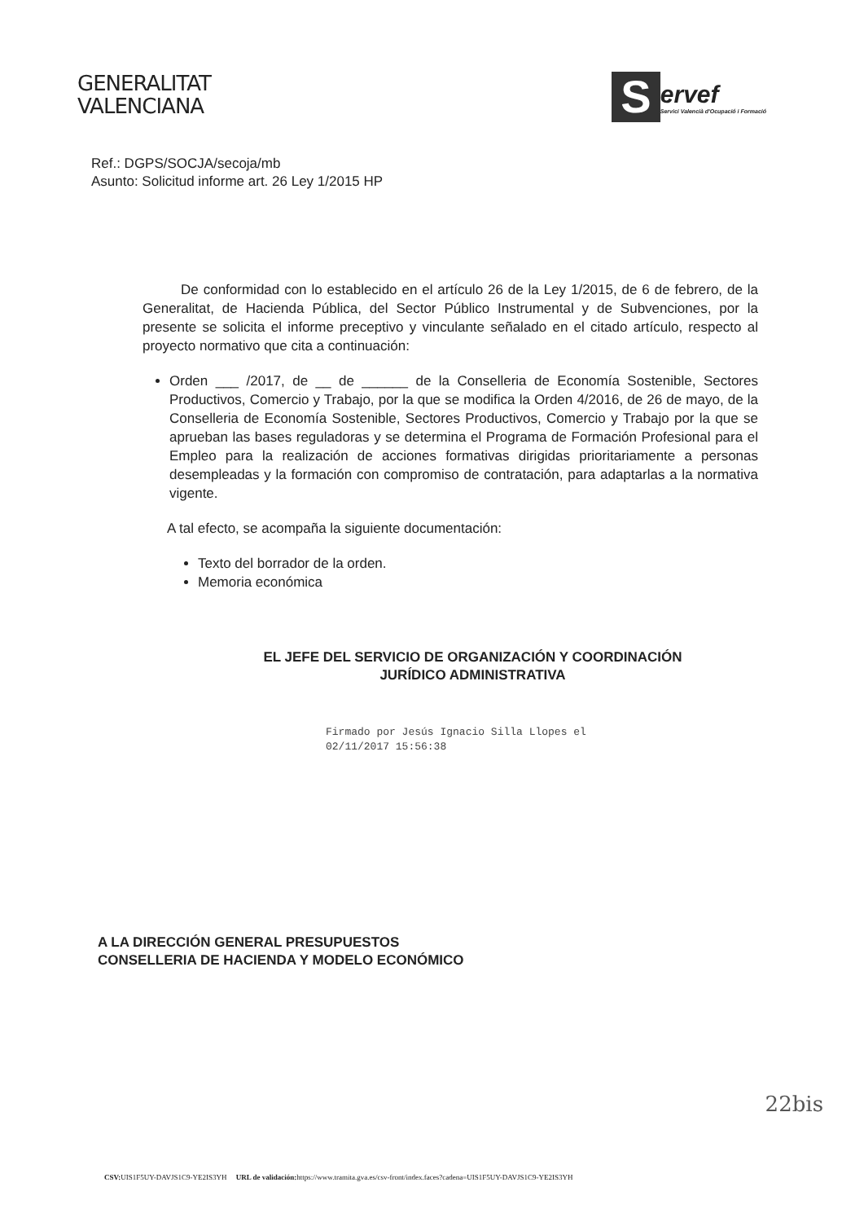GENERALITAT
VALENCIANA
S
ervef
Servici Valencià d'Ocupació i Formació
Ref.: DGPS/SOCJA/secoja/mb
Asunto: Solicitud informe art. 26 Ley 1/2015 HP
De conformidad con lo establecido en el artículo 26 de la Ley 1/2015, de 6 de febrero, de la Generalitat, de Hacienda Pública, del Sector Público Instrumental y de Subvenciones, por la presente se solicita el informe preceptivo y vinculante señalado en el citado artículo, respecto al proyecto normativo que cita a continuación:
Orden ___ /2017, de __ de ______ de la Conselleria de Economía Sostenible, Sectores Productivos, Comercio y Trabajo, por la que se modifica la Orden 4/2016, de 26 de mayo, de la Conselleria de Economía Sostenible, Sectores Productivos, Comercio y Trabajo por la que se aprueban las bases reguladoras y se determina el Programa de Formación Profesional para el Empleo para la realización de acciones formativas dirigidas prioritariamente a personas desempleadas y la formación con compromiso de contratación, para adaptarlas a la normativa vigente.
A tal efecto, se acompaña la siguiente documentación:
Texto del borrador de la orden.
Memoria económica
EL JEFE DEL SERVICIO DE ORGANIZACIÓN Y COORDINACIÓN
JURÍDICO ADMINISTRATIVA
Firmado por Jesús Ignacio Silla Llopes el
02/11/2017 15:56:38
A LA DIRECCIÓN GENERAL PRESUPUESTOS
CONSELLERIA DE HACIENDA Y MODELO ECONÓMICO
22bis
CSV: UIS1F5UY-DAVJS1C9-YE2IS3YH URL de validación: https://www.tramita.gva.es/csv-front/index.faces?cadena=UIS1F5UY-DAVJS1C9-YE2IS3YH